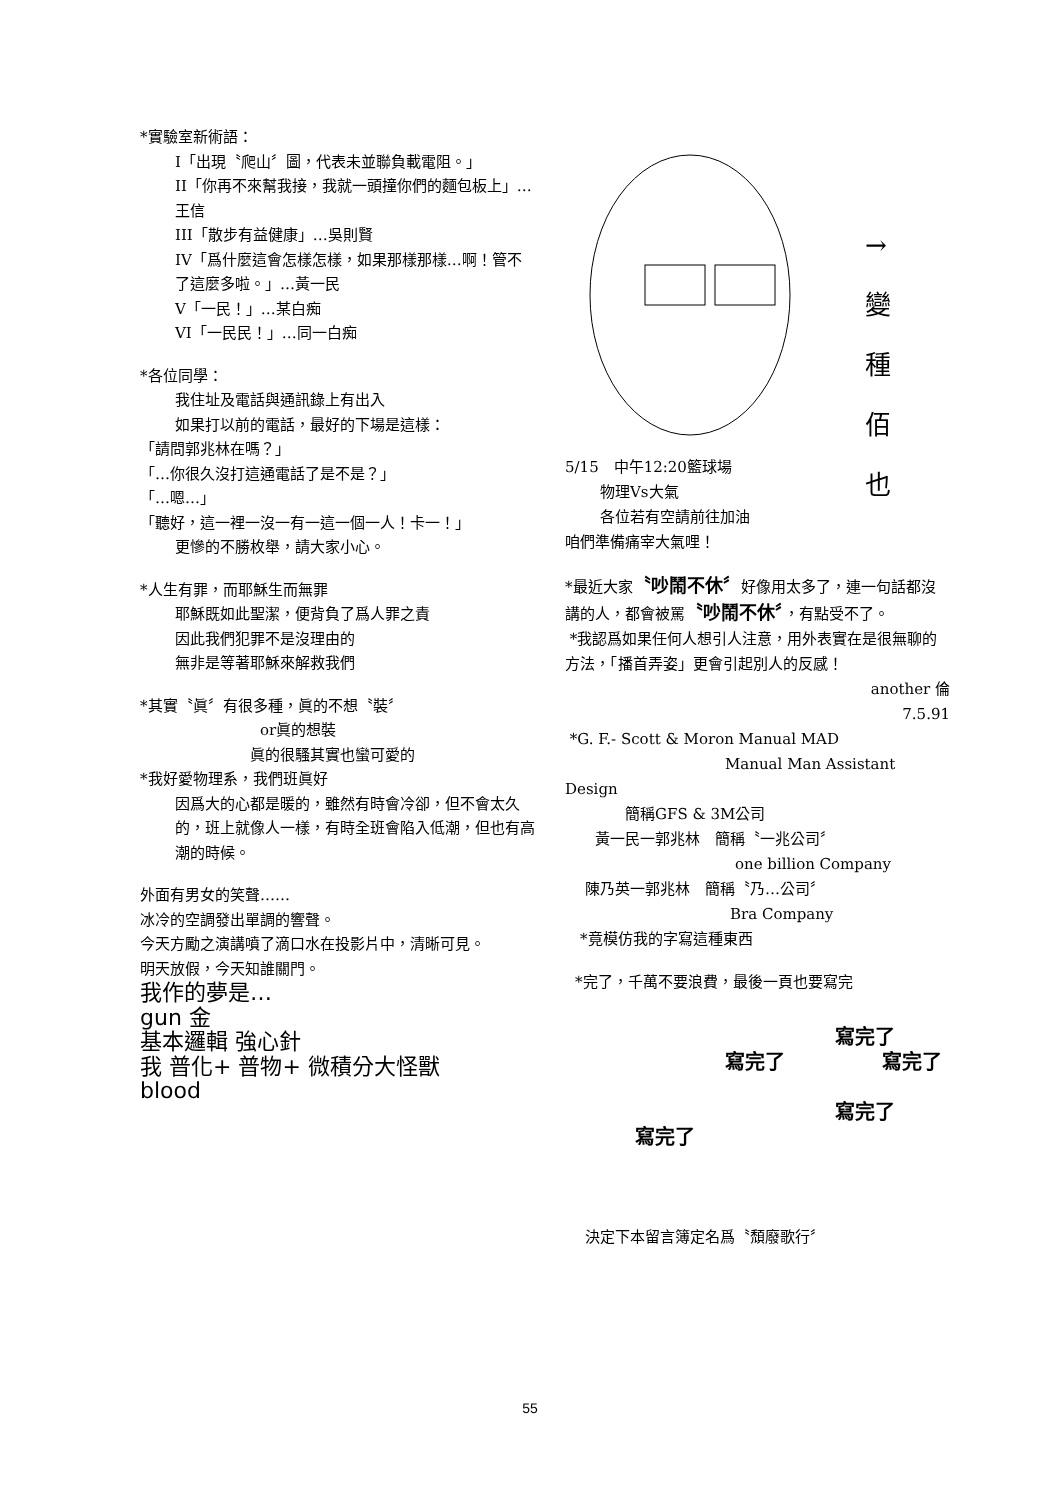*實驗室新術語：
I「出現〝爬山〞圖，代表未並聯負載電阻。」
II「你再不來幫我接，我就一頭撞你們的麵包板上」…王信
III「散步有益健康」…吳則賢
IV「爲什麼這會怎樣怎樣，如果那樣那樣…啊！管不了這麼多啦。」…黃一民
V「一民！」…某白痴
VI「一民民！」…同一白痴
*各位同學：
我住址及電話與通訊錄上有出入
如果打以前的電話，最好的下場是這樣：
「請問郭兆林在嗎？」
「…你很久沒打這通電話了是不是？」
「…嗯…」
「聽好，這一裡一沒一有一這一個一人！卡一！」
更慘的不勝枚舉，請大家小心。
*人生有罪，而耶穌生而無罪
耶穌既如此聖潔，便背負了爲人罪之責
因此我們犯罪不是沒理由的
無非是等著耶穌來解救我們
*其實〝眞〞有很多種，眞的不想〝裝〞
or眞的想裝
眞的很騷其實也蠻可愛的
*我好愛物理系，我們班眞好
因爲大的心都是暖的，雖然有時會冷卻，但不會太久的，班上就像人一樣，有時全班會陷入低潮，但也有高潮的時候。
外面有男女的笑聲……
冰冷的空調發出單調的響聲。
今天方勵之演講噴了滴口水在投影片中，清晰可見。
明天放假，今天知誰關門。
我作的夢是…
gun 金
基本邏輯 強心針
我 普化+ 普物+ 微積分大怪獸
blood
→變種佰也
5/15　中午12:20籃球場
物理Vs大氣
各位若有空請前往加油
咱們準備痛宰大氣哩！
*最近大家〝吵鬧不休〞好像用太多了，連一句話都沒講的人，都會被罵〝吵鬧不休〞，有點受不了。
*我認爲如果任何人想引人注意，用外表實在是很無聊的方法，「播首弄姿」更會引起別人的反感！
another 倫
7.5.91
*G. F.- Scott & Moron Manual MAD
Manual Man Assistant
Design
簡稱GFS & 3M公司
黃一民一郭兆林　簡稱〝一兆公司〞
one billion Company
陳乃英一郭兆林　簡稱〝乃…公司〞
Bra Company
*竟模仿我的字寫這種東西
*完了，千萬不要浪費，最後一頁也要寫完
寫完了
寫完了 寫完了
寫完了
寫完了
決定下本留言簿定名爲〝頹廢歌行〞
55